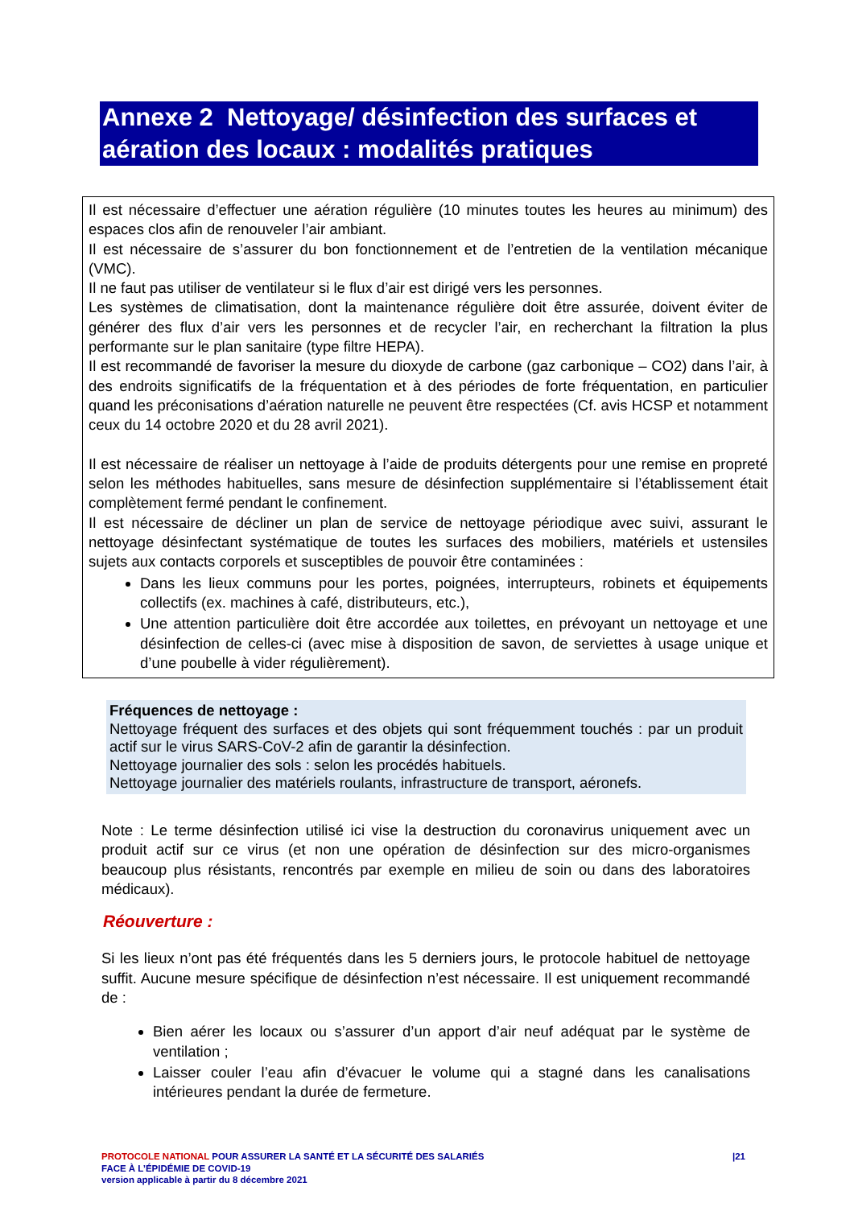Annexe 2 Nettoyage/ désinfection des surfaces et aération des locaux : modalités pratiques
Il est nécessaire d’effectuer une aération régulière (10 minutes toutes les heures au minimum) des espaces clos afin de renouveler l’air ambiant.
Il est nécessaire de s’assurer du bon fonctionnement et de l’entretien de la ventilation mécanique (VMC).
Il ne faut pas utiliser de ventilateur si le flux d’air est dirigé vers les personnes.
Les systèmes de climatisation, dont la maintenance régulière doit être assurée, doivent éviter de générer des flux d’air vers les personnes et de recycler l’air, en recherchant la filtration la plus performante sur le plan sanitaire (type filtre HEPA).
Il est recommandé de favoriser la mesure du dioxyde de carbone (gaz carbonique – CO2) dans l’air, à des endroits significatifs de la fréquentation et à des périodes de forte fréquentation, en particulier quand les préconisations d’aération naturelle ne peuvent être respectées (Cf. avis HCSP et notamment ceux du 14 octobre 2020 et du 28 avril 2021).
Il est nécessaire de réaliser un nettoyage à l’aide de produits détergents pour une remise en propreté selon les méthodes habituelles, sans mesure de désinfection supplémentaire si l’établissement était complètement fermé pendant le confinement.
Il est nécessaire de décliner un plan de service de nettoyage périodique avec suivi, assurant le nettoyage désinfectant systématique de toutes les surfaces des mobiliers, matériels et ustensiles sujets aux contacts corporels et susceptibles de pouvoir être contaminées :
Dans les lieux communs pour les portes, poignées, interrupteurs, robinets et équipements collectifs (ex. machines à café, distributeurs, etc.),
Une attention particulière doit être accordée aux toilettes, en prévoyant un nettoyage et une désinfection de celles-ci (avec mise à disposition de savon, de serviettes à usage unique et d’une poubelle à vider régulièrement).
Fréquences de nettoyage :
Nettoyage fréquent des surfaces et des objets qui sont fréquemment touchés : par un produit actif sur le virus SARS-CoV-2 afin de garantir la désinfection.
Nettoyage journalier des sols : selon les procédés habituels.
Nettoyage journalier des matériels roulants, infrastructure de transport, aéronefs.
Note : Le terme désinfection utilisé ici vise la destruction du coronavirus uniquement avec un produit actif sur ce virus (et non une opération de désinfection sur des micro-organismes beaucoup plus résistants, rencontrés par exemple en milieu de soin ou dans des laboratoires médicaux).
Réouverture :
Si les lieux n’ont pas été fréquentés dans les 5 derniers jours, le protocole habituel de nettoyage suffit. Aucune mesure spécifique de désinfection n’est nécessaire. Il est uniquement recommandé de :
Bien aérer les locaux ou s’assurer d’un apport d’air neuf adéquat par le système de ventilation ;
Laisser couler l’eau afin d’évacuer le volume qui a stagné dans les canalisations intérieures pendant la durée de fermeture.
|21 PROTOCOLE NATIONAL POUR ASSURER LA SANTÉ ET LA SÉCURITÉ DES SALARIÉS
FACE À L’ÉPIDÉMIE DE COVID-19
version applicable à partir du 8 décembre 2021